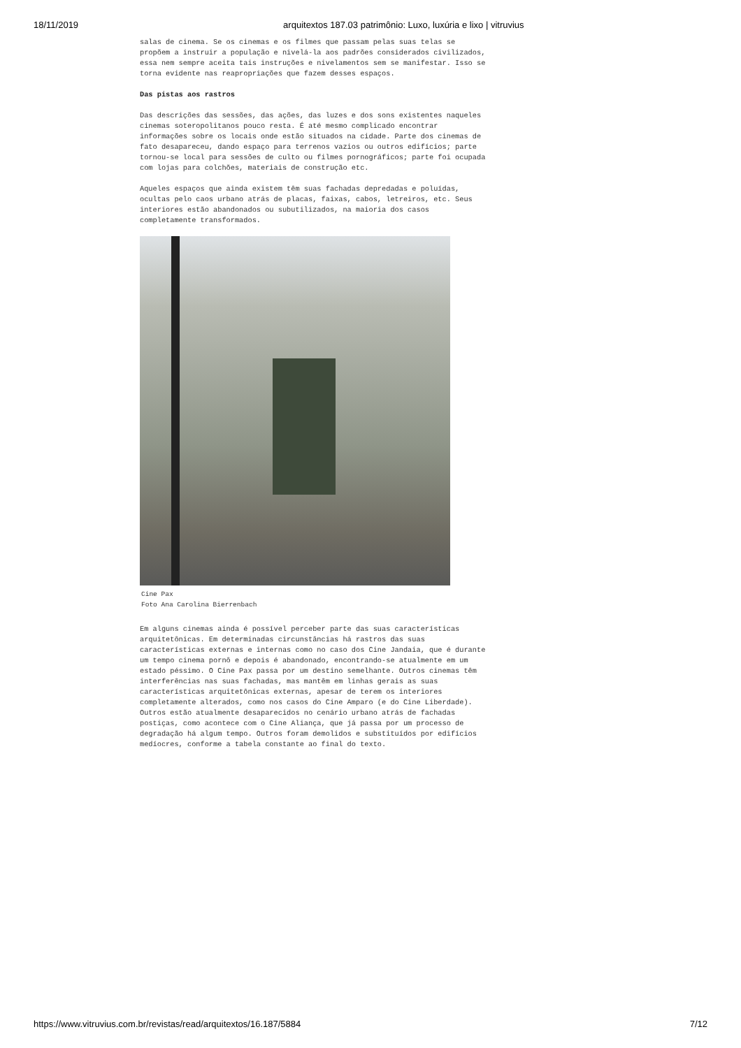18/11/2019 arquitextos 187.03 patrimônio: Luxo, luxúria e lixo | vitruvius
salas de cinema. Se os cinemas e os filmes que passam pelas suas telas se propõem a instruir a população e nivelá-la aos padrões considerados civilizados, essa nem sempre aceita tais instruções e nivelamentos sem se manifestar. Isso se torna evidente nas reapropriações que fazem desses espaços.
Das pistas aos rastros
Das descrições das sessões, das ações, das luzes e dos sons existentes naqueles cinemas soteropolitanos pouco resta. É até mesmo complicado encontrar informações sobre os locais onde estão situados na cidade. Parte dos cinemas de fato desapareceu, dando espaço para terrenos vazios ou outros edifícios; parte tornou-se local para sessões de culto ou filmes pornográficos; parte foi ocupada com lojas para colchões, materiais de construção etc.
Aqueles espaços que ainda existem têm suas fachadas depredadas e poluídas, ocultas pelo caos urbano atrás de placas, faixas, cabos, letreiros, etc. Seus interiores estão abandonados ou subutilizados, na maioria dos casos completamente transformados.
Cine Pax
Foto Ana Carolina Bierrenbach
Em alguns cinemas ainda é possível perceber parte das suas características arquitetônicas. Em determinadas circunstâncias há rastros das suas características externas e internas como no caso dos Cine Jandaia, que é durante um tempo cinema pornô e depois é abandonado, encontrando-se atualmente em um estado péssimo. O Cine Pax passa por um destino semelhante. Outros cinemas têm interferências nas suas fachadas, mas mantêm em linhas gerais as suas características arquitetônicas externas, apesar de terem os interiores completamente alterados, como nos casos do Cine Amparo (e do Cine Liberdade). Outros estão atualmente desaparecidos no cenário urbano atrás de fachadas postiças, como acontece com o Cine Aliança, que já passa por um processo de degradação há algum tempo. Outros foram demolidos e substituídos por edifícios medíocres, conforme a tabela constante ao final do texto.
https://www.vitruvius.com.br/revistas/read/arquitextos/16.187/5884 7/12